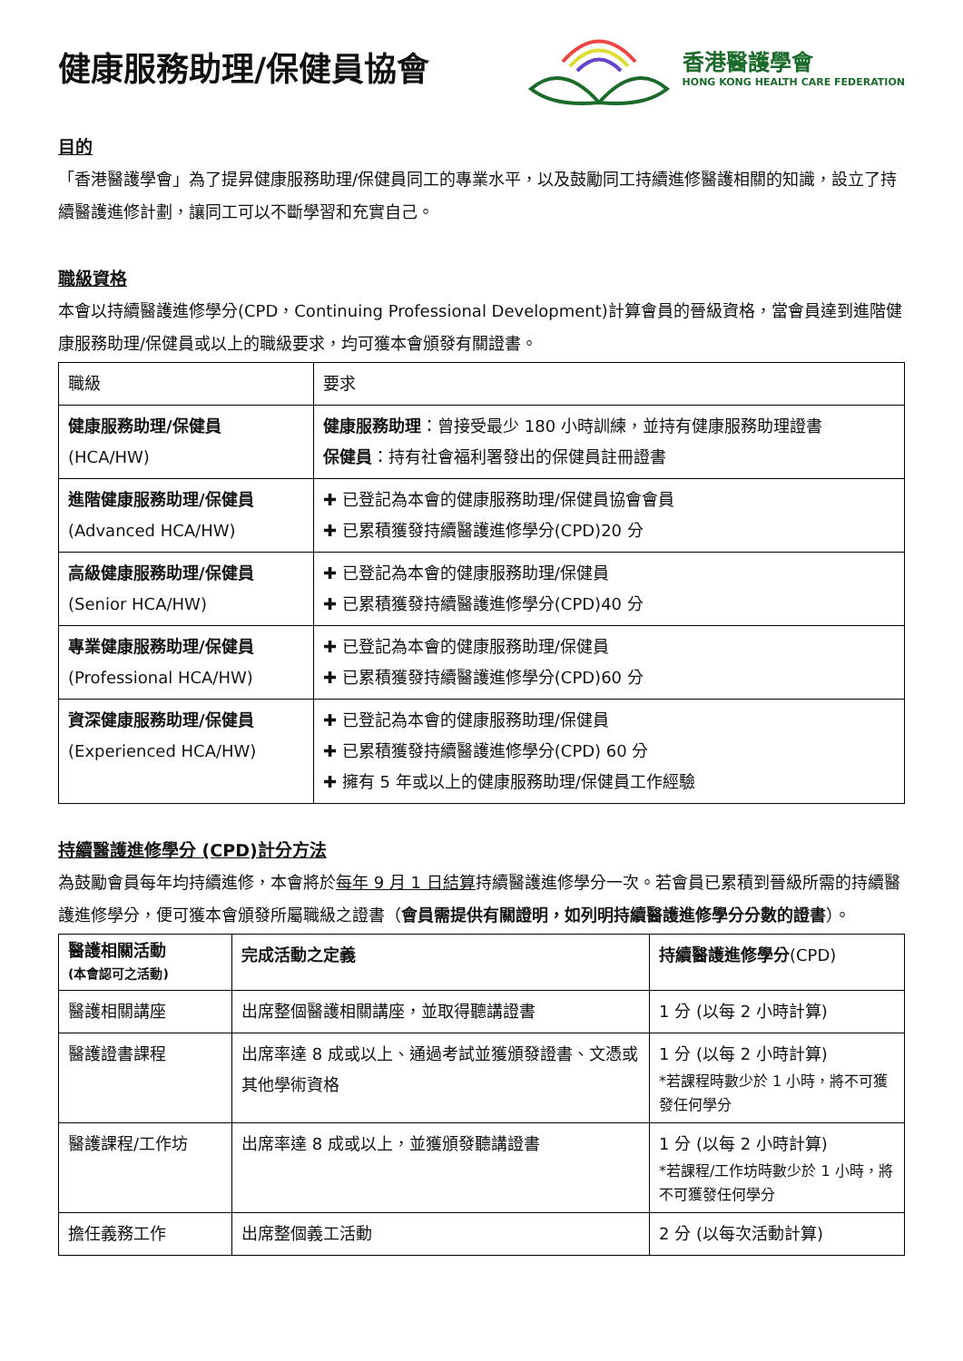健康服務助理/保健員協會
香港醫護學會
HONG KONG HEALTH CARE FEDERATION
目的
「香港醫護學會」為了提昇健康服務助理/保健員同工的專業水平，以及鼓勵同工持續進修醫護相關的知識，設立了持續醫護進修計劃，讓同工可以不斷學習和充實自己。
職級資格
本會以持續醫護進修學分(CPD，Continuing Professional Development)計算會員的晉級資格，當會員達到進階健康服務助理/保健員或以上的職級要求，均可獲本會頒發有關證書。
| 職級 | 要求 |
| --- | --- |
| 健康服務助理/保健員 (HCA/HW) | 健康服務助理 ：曾接受最少 180 小時訓練，並持有健康服務助理證書 保健員 ：持有社會福利署發出的保健員註冊證書 |
| 進階健康服務助理/保健員 (Advanced HCA/HW) | ✚ 已登記為本會的健康服務助理/保健員協會會員 ✚ 已累積獲發持續醫護進修學分(CPD)20 分 |
| 高級健康服務助理/保健員 (Senior HCA/HW) | ✚ 已登記為本會的健康服務助理/保健員 ✚ 已累積獲發持續醫護進修學分(CPD)40 分 |
| 專業健康服務助理/保健員 (Professional HCA/HW) | ✚ 已登記為本會的健康服務助理/保健員 ✚ 已累積獲發持續醫護進修學分(CPD)60 分 |
| 資深健康服務助理/保健員 (Experienced HCA/HW) | ✚ 已登記為本會的健康服務助理/保健員 ✚ 已累積獲發持續醫護進修學分(CPD) 60 分 ✚ 擁有 5 年或以上的健康服務助理/保健員工作經驗 |
持續醫護進修學分 (CPD)計分方法
為鼓勵會員每年均持續進修，本會將於每年 9 月 1 日結算持續醫護進修學分一次。若會員已累積到晉級所需的持續醫護進修學分，便可獲本會頒發所屬職級之證書（會員需提供有關證明，如列明持續醫護進修學分分數的證書）。
| 醫護相關活動 (本會認可之活動) | 完成活動之定義 | 持續醫護進修學分 (CPD) |
| --- | --- | --- |
| 醫護相關講座 | 出席整個醫護相關講座，並取得聽講證書 | 1 分 (以每 2 小時計算) |
| 醫護證書課程 | 出席率達 8 成或以上、通過考試並獲頒發證書、文憑或其他學術資格 | 1 分 (以每 2 小時計算) *若課程時數少於 1 小時，將不可獲發任何學分 |
| 醫護課程/工作坊 | 出席率達 8 成或以上，並獲頒發聽講證書 | 1 分 (以每 2 小時計算) *若課程/工作坊時數少於 1 小時，將不可獲發任何學分 |
| 擔任義務工作 | 出席整個義工活動 | 2 分 (以每次活動計算) |